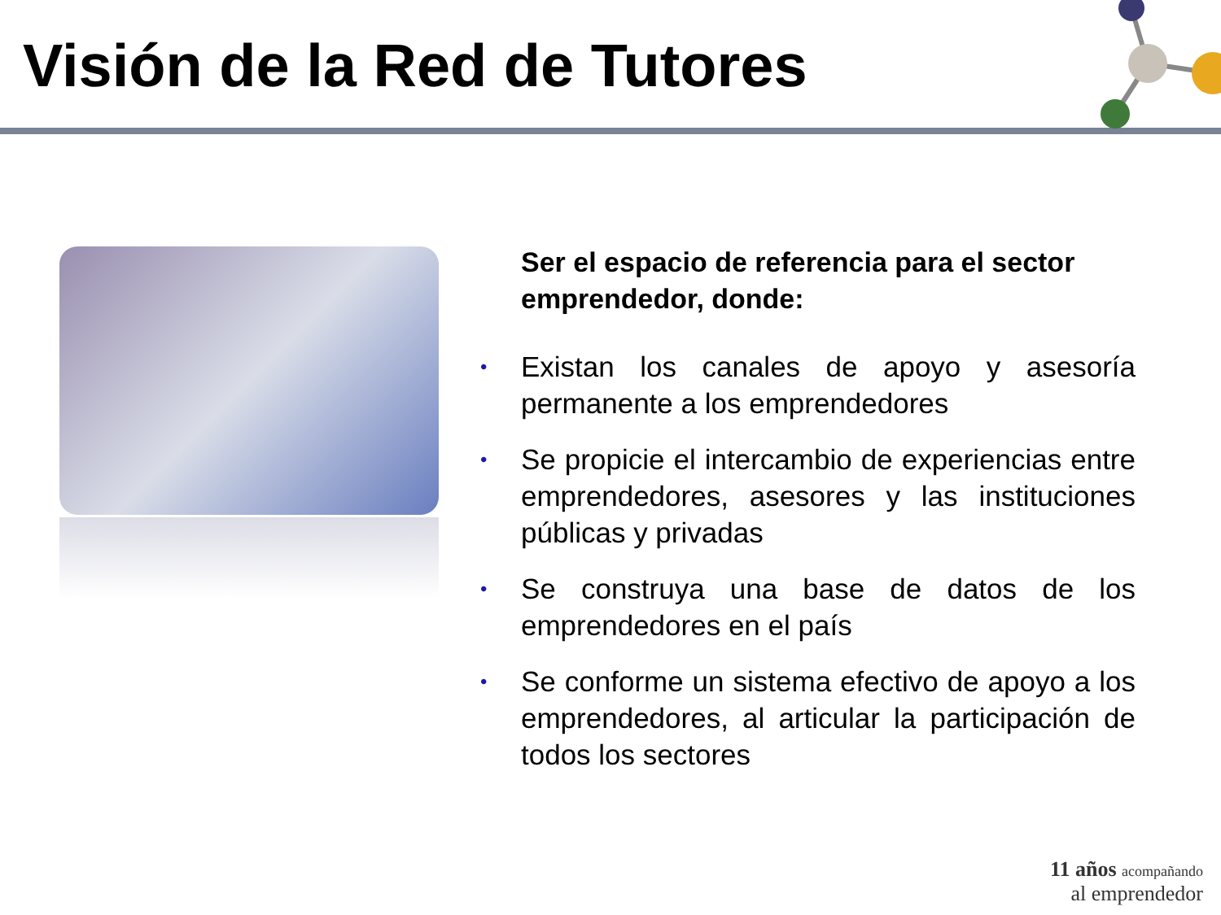Visión de la Red de Tutores
Ser el espacio de referencia para el sector emprendedor, donde:
• Existan los canales de apoyo y asesoría permanente a los emprendedores
• Se propicie el intercambio de experiencias entre emprendedores, asesores y las instituciones públicas y privadas
• Se construya una base de datos de los emprendedores en el país
• Se conforme un sistema efectivo de apoyo a los emprendedores, al articular la participación de todos los sectores
11 años acompañando
al emprendedor